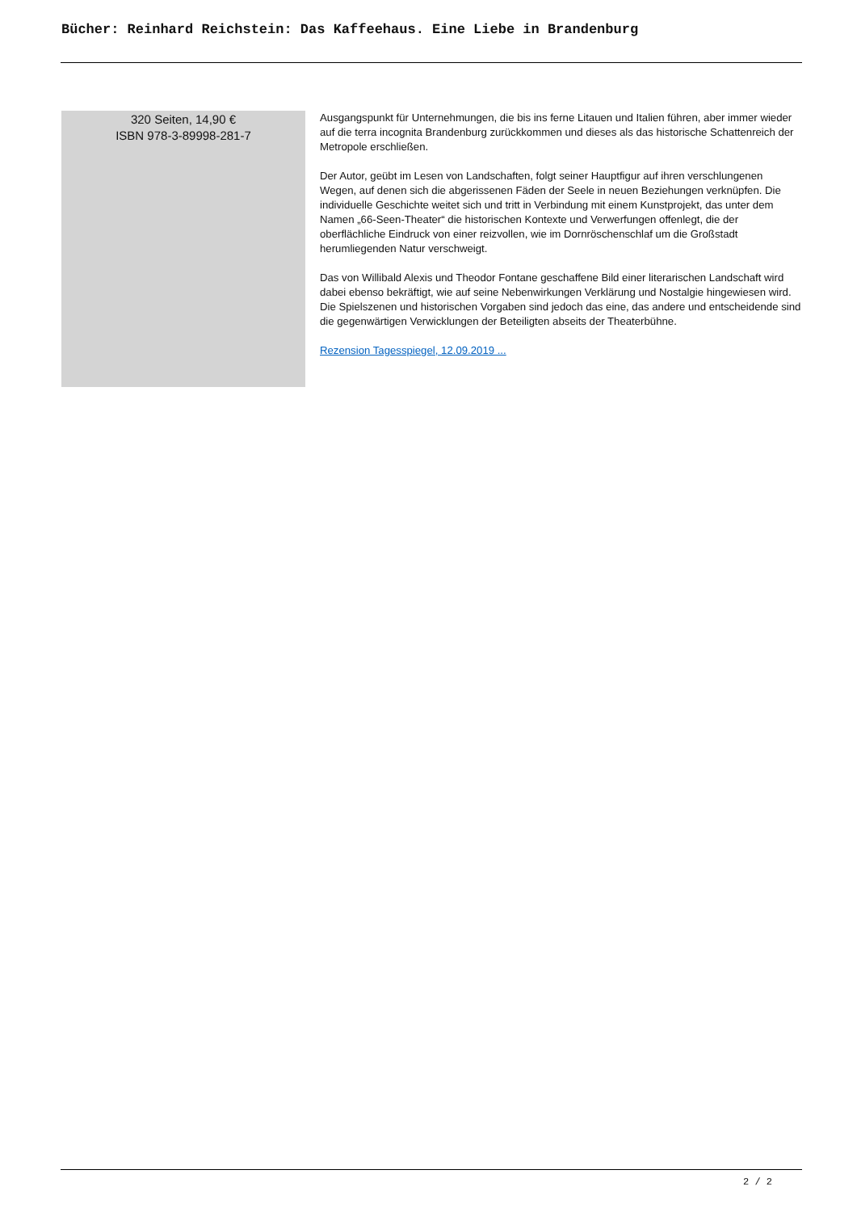Bücher: Reinhard Reichstein: Das Kaffeehaus. Eine Liebe in Brandenburg
320 Seiten, 14,90 €
ISBN 978-3-89998-281-7
Ausgangspunkt für Unternehmungen, die bis ins ferne Litauen und Italien führen, aber immer wieder auf die terra incognita Brandenburg zurückkommen und dieses als das historische Schattenreich der Metropole erschließen.
Der Autor, geübt im Lesen von Landschaften, folgt seiner Hauptfigur auf ihren verschlungenen Wegen, auf denen sich die abgerissenen Fäden der Seele in neuen Beziehungen verknüpfen. Die individuelle Geschichte weitet sich und tritt in Verbindung mit einem Kunstprojekt, das unter dem Namen „66-Seen-Theater“ die historischen Kontexte und Verwerfungen offenlegt, die der oberflächliche Eindruck von einer reizvollen, wie im Dornröschenschlaf um die Großstadt herumliegenden Natur verschweigt.
Das von Willibald Alexis und Theodor Fontane geschaffene Bild einer literarischen Landschaft wird dabei ebenso bekräftigt, wie auf seine Nebenwirkungen Verklärung und Nostalgie hingewiesen wird.
Die Spielszenen und historischen Vorgaben sind jedoch das eine, das andere und entscheidende sind die gegenwärtigen Verwicklungen der Beteiligten abseits der Theaterbühne.
Rezension Tagesspiegel, 12.09.2019 ...
2 / 2